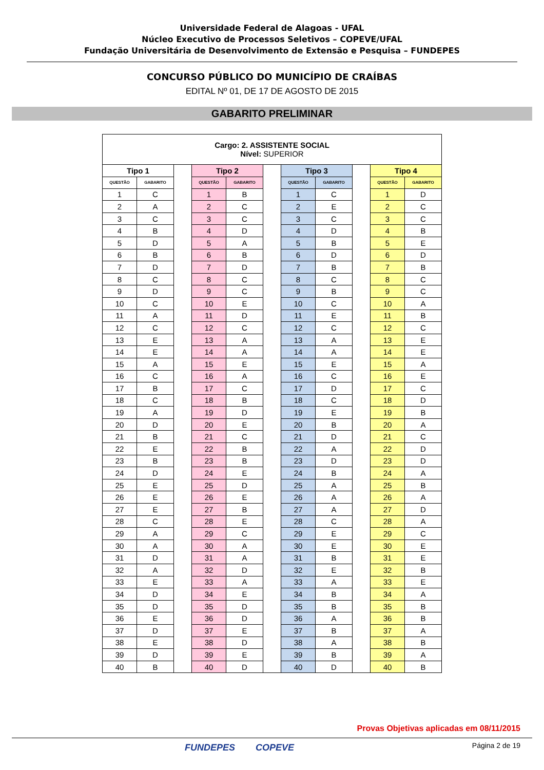Universidade Federal de Alagoas - UFAL
Núcleo Executivo de Processos Seletivos – COPEVE/UFAL
Fundação Universitária de Desenvolvimento de Extensão e Pesquisa – FUNDEPES
CONCURSO PÚBLICO DO MUNICÍPIO DE CRAÍBAS
EDITAL Nº 01, DE 17 DE AGOSTO DE 2015
GABARITO PRELIMINAR
| Cargo: 2. ASSISTENTE SOCIAL Nível: SUPERIOR | | | | | | | | | | |
| --- | --- | --- | --- | --- | --- | --- | --- | --- | --- | --- |
| Tipo 1 | | | Tipo 2 | | | Tipo 3 | | | Tipo 4 | |
| QUESTÃO | GABARITO | | QUESTÃO | GABARITO | | QUESTÃO | GABARITO | | QUESTÃO | GABARITO |
| 1 | C | | 1 | B | | 1 | C | | 1 | D |
| 2 | A | | 2 | C | | 2 | E | | 2 | C |
| 3 | C | | 3 | C | | 3 | C | | 3 | C |
| 4 | B | | 4 | D | | 4 | D | | 4 | B |
| 5 | D | | 5 | A | | 5 | B | | 5 | E |
| 6 | B | | 6 | B | | 6 | D | | 6 | D |
| 7 | D | | 7 | D | | 7 | B | | 7 | B |
| 8 | C | | 8 | C | | 8 | C | | 8 | C |
| 9 | D | | 9 | C | | 9 | B | | 9 | C |
| 10 | C | | 10 | E | | 10 | C | | 10 | A |
| 11 | A | | 11 | D | | 11 | E | | 11 | B |
| 12 | C | | 12 | C | | 12 | C | | 12 | C |
| 13 | E | | 13 | A | | 13 | A | | 13 | E |
| 14 | E | | 14 | A | | 14 | A | | 14 | E |
| 15 | A | | 15 | E | | 15 | E | | 15 | A |
| 16 | C | | 16 | A | | 16 | C | | 16 | E |
| 17 | B | | 17 | C | | 17 | D | | 17 | C |
| 18 | C | | 18 | B | | 18 | C | | 18 | D |
| 19 | A | | 19 | D | | 19 | E | | 19 | B |
| 20 | D | | 20 | E | | 20 | B | | 20 | A |
| 21 | B | | 21 | C | | 21 | D | | 21 | C |
| 22 | E | | 22 | B | | 22 | A | | 22 | D |
| 23 | B | | 23 | B | | 23 | D | | 23 | D |
| 24 | D | | 24 | E | | 24 | B | | 24 | A |
| 25 | E | | 25 | D | | 25 | A | | 25 | B |
| 26 | E | | 26 | E | | 26 | A | | 26 | A |
| 27 | E | | 27 | B | | 27 | A | | 27 | D |
| 28 | C | | 28 | E | | 28 | C | | 28 | A |
| 29 | A | | 29 | C | | 29 | E | | 29 | C |
| 30 | A | | 30 | A | | 30 | E | | 30 | E |
| 31 | D | | 31 | A | | 31 | B | | 31 | E |
| 32 | A | | 32 | D | | 32 | E | | 32 | B |
| 33 | E | | 33 | A | | 33 | A | | 33 | E |
| 34 | D | | 34 | E | | 34 | B | | 34 | A |
| 35 | D | | 35 | D | | 35 | B | | 35 | B |
| 36 | E | | 36 | D | | 36 | A | | 36 | B |
| 37 | D | | 37 | E | | 37 | B | | 37 | A |
| 38 | E | | 38 | D | | 38 | A | | 38 | B |
| 39 | D | | 39 | E | | 39 | B | | 39 | A |
| 40 | B | | 40 | D | | 40 | D | | 40 | B |
Provas Objetivas aplicadas em 08/11/2015
FUNDEPES COPEVE Página 2 de 19